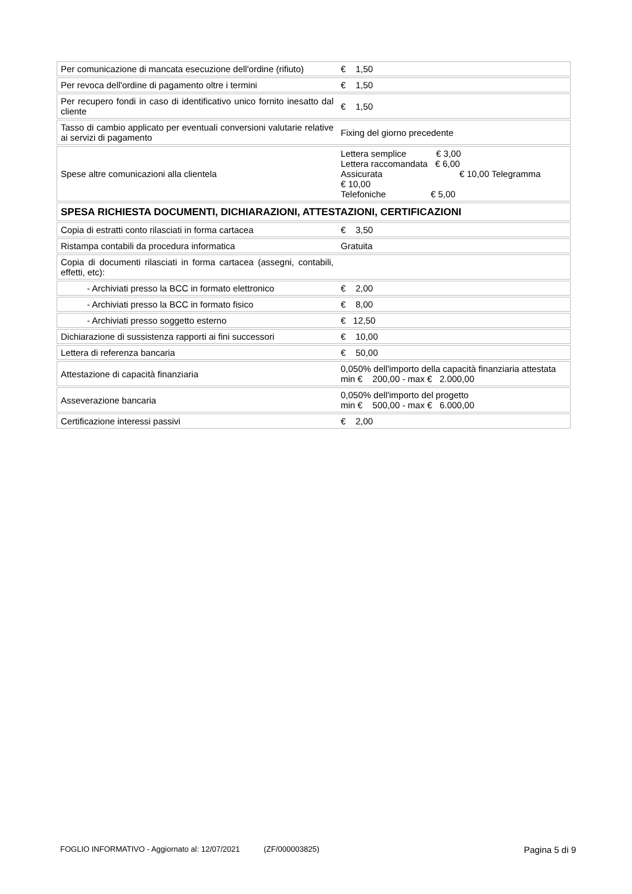| Per comunicazione di mancata esecuzione dell'ordine (rifiuto) | € 1,50 |
| Per revoca dell'ordine di pagamento oltre i termini | € 1,50 |
| Per recupero fondi in caso di identificativo unico fornito inesatto dal cliente | € 1,50 |
| Tasso di cambio applicato per eventuali conversioni valutarie relative ai servizi di pagamento | Fixing del giorno precedente |
| Spese altre comunicazioni alla clientela | Lettera semplice € 3,00 Lettera raccomandata € 6,00 Assicurata € 10,00 Telegramma € 10,00 Telefoniche € 5,00 |
| SPESA RICHIESTA DOCUMENTI, DICHIARAZIONI, ATTESTAZIONI, CERTIFICAZIONI | |
| Copia di estratti conto rilasciati in forma cartacea | € 3,50 |
| Ristampa contabili da procedura informatica | Gratuita |
| Copia di documenti rilasciati in forma cartacea (assegni, contabili, effetti, etc): | |
| - Archiviati presso la BCC in formato elettronico | € 2,00 |
| - Archiviati presso la BCC in formato fisico | € 8,00 |
| - Archiviati presso soggetto esterno | € 12,50 |
| Dichiarazione di sussistenza rapporti ai fini successori | € 10,00 |
| Lettera di referenza bancaria | € 50,00 |
| Attestazione di capacità finanziaria | 0,050% dell'importo della capacità finanziaria attestata min € 200,00 - max € 2.000,00 |
| Asseverazione bancaria | 0,050% dell'importo del progetto min € 500,00 - max € 6.000,00 |
| Certificazione interessi passivi | € 2,00 |
FOGLIO INFORMATIVO - Aggiornato al: 12/07/2021 (ZF/000003825) Pagina 5 di 9